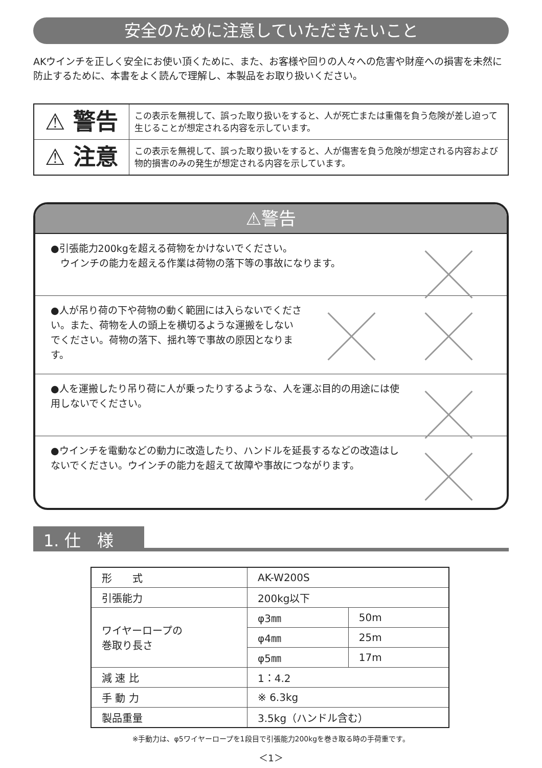安全のために注意していただきたいこと
AKウインチを正しく安全にお使い頂くために、また、お客様や回りの人々への危害や財産への損害を未然に防止するために、本書をよく読んで理解し、本製品をお取り扱いください。
| ⚠ 警告 | この表示を無視して、誤った取り扱いをすると、人が死亡または重傷を負う危険が差し迫って生じることが想定される内容を示しています。 |
| ⚠ 注意 | この表示を無視して、誤った取り扱いをすると、人が傷害を負う危険が想定される内容および物的損害のみの発生が想定される内容を示しています。 |
⚠警告
●引張能力200kgを超える荷物をかけないでください。
　ウインチの能力を超える作業は荷物の落下等の事故になります。
●人が吊り荷の下や荷物の動く範囲には入らないでください。また、荷物を人の頭上を横切るような運搬をしないでください。荷物の落下、揺れ等で事故の原因となります。
●人を運搬したり吊り荷に人が乗ったりするような、人を運ぶ目的の用途には使用しないでください。
●ウインチを電動などの動力に改造したり、ハンドルを延長するなどの改造はしないでください。ウインチの能力を超えて故障や事故につながります。
1. 仕　様
| 形 式 | AK-W200S | |
| 引張能力 | 200kg以下 | |
| ワイヤーロープの 巻取り長さ | φ3㎜ | 50m |
| | φ4㎜ | 25m |
| | φ5㎜ | 17m |
| 減 速 比 | 1：4.2 | |
| 手 動 力 | ※ 6.3kg | |
| 製品重量 | 3.5kg（ハンドル含む） | |
※手動力は、φ5ワイヤーロープを1段目で引張能力200kgを巻き取る時の手荷重です。
＜1＞